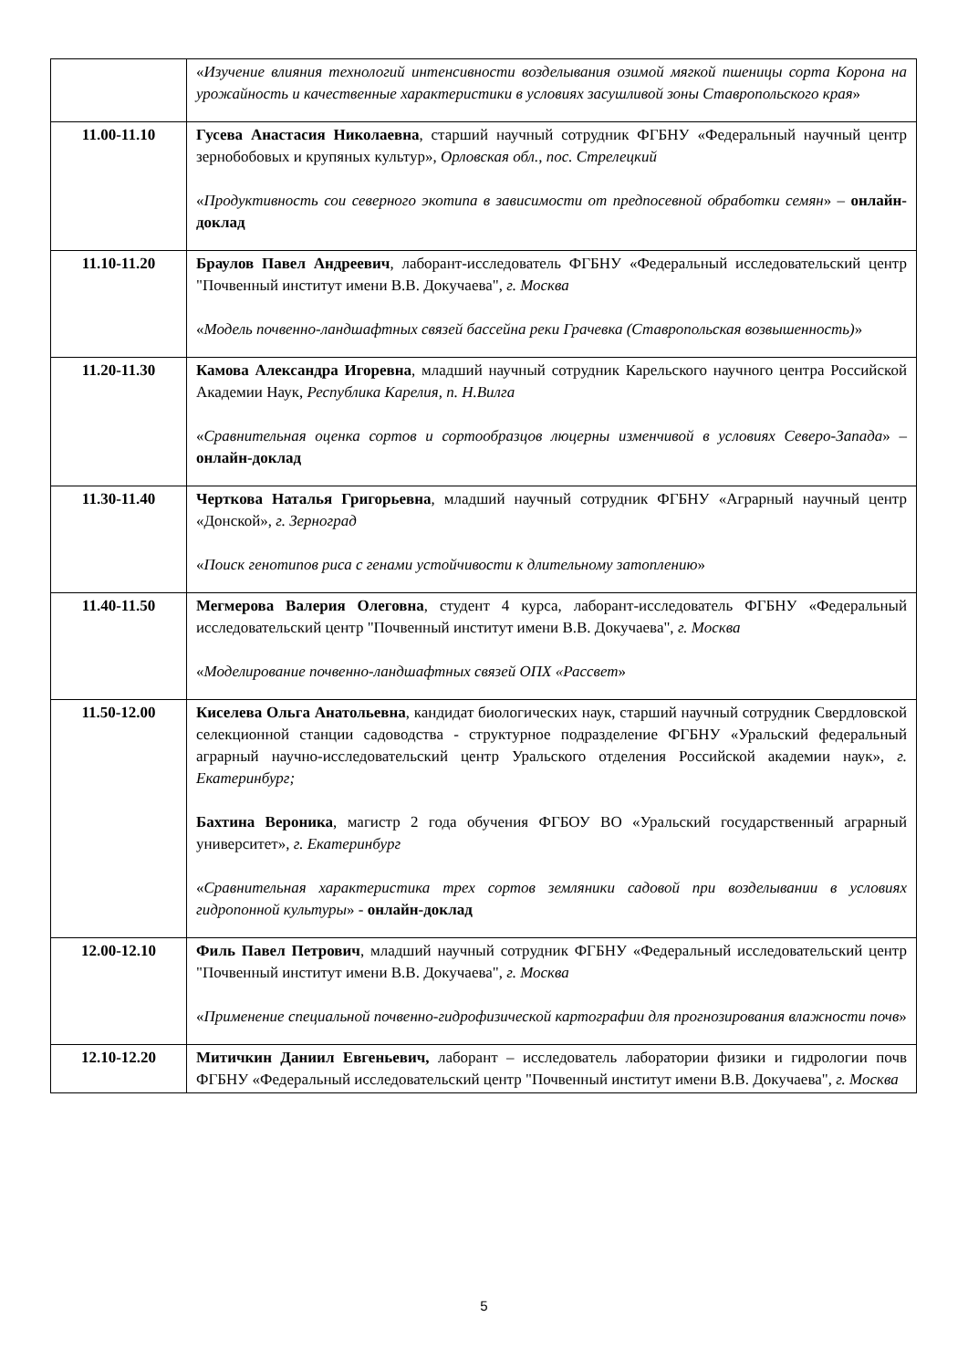| | « Изучение влияния технологий интенсивности возделывания озимой мягкой пшеницы сорта Корона на урожайность и качественные характеристики в условиях засушливой зоны Ставропольского края » |
| 11.00-11.10 | Гусева Анастасия Николаевна , старший научный сотрудник ФГБНУ «Федеральный научный центр зернобобовых и крупяных культур», Орловская обл., пос. Стрелецкий « Продуктивность сои северного экотипа в зависимости от предпосевной обработки семян » – онлайн-доклад |
| 11.10-11.20 | Браулов Павел Андреевич , лаборант-исследователь ФГБНУ «Федеральный исследовательский центр "Почвенный институт имени В.В. Докучаева", г. Москва « Модель почвенно-ландшафтных связей бассейна реки Грачевка (Ставропольская возвышенность) » |
| 11.20-11.30 | Камова Александра Игоревна , младший научный сотрудник Карельского научного центра Российской Академии Наук, Республика Карелия, п. Н.Вилга « Сравнительная оценка сортов и сортообразцов люцерны изменчивой в условиях Северо-Запада » – онлайн-доклад |
| 11.30-11.40 | Черткова Наталья Григорьевна , младший научный сотрудник ФГБНУ «Аграрный научный центр «Донской», г. Зерноград « Поиск генотипов риса с генами устойчивости к длительному затоплению » |
| 11.40-11.50 | Мегмерова Валерия Олеговна , студент 4 курса, лаборант-исследователь ФГБНУ «Федеральный исследовательский центр "Почвенный институт имени В.В. Докучаева", г. Москва « Моделирование почвенно-ландшафтных связей ОПХ «Рассвет » |
| 11.50-12.00 | Киселева Ольга Анатольевна , кандидат биологических наук, старший научный сотрудник Свердловской селекционной станции садоводства - структурное подразделение ФГБНУ «Уральский федеральный аграрный научно-исследовательский центр Уральского отделения Российской академии наук», г. Екатеринбург; Бахтина Вероника , магистр 2 года обучения ФГБОУ ВО «Уральский государственный аграрный университет», г. Екатеринбург « Сравнительная характеристика трех сортов земляники садовой при возделывании в условиях гидропонной культуры » - онлайн-доклад |
| 12.00-12.10 | Филь Павел Петрович , младший научный сотрудник ФГБНУ «Федеральный исследовательский центр "Почвенный институт имени В.В. Докучаева", г. Москва « Применение специальной почвенно-гидрофизической картографии для прогнозирования влажности почв » |
| 12.10-12.20 | Митичкин Даниил Евгеньевич, лаборант – исследователь лаборатории физики и гидрологии почв ФГБНУ «Федеральный исследовательский центр "Почвенный институт имени В.В. Докучаева", г. Москва |
5